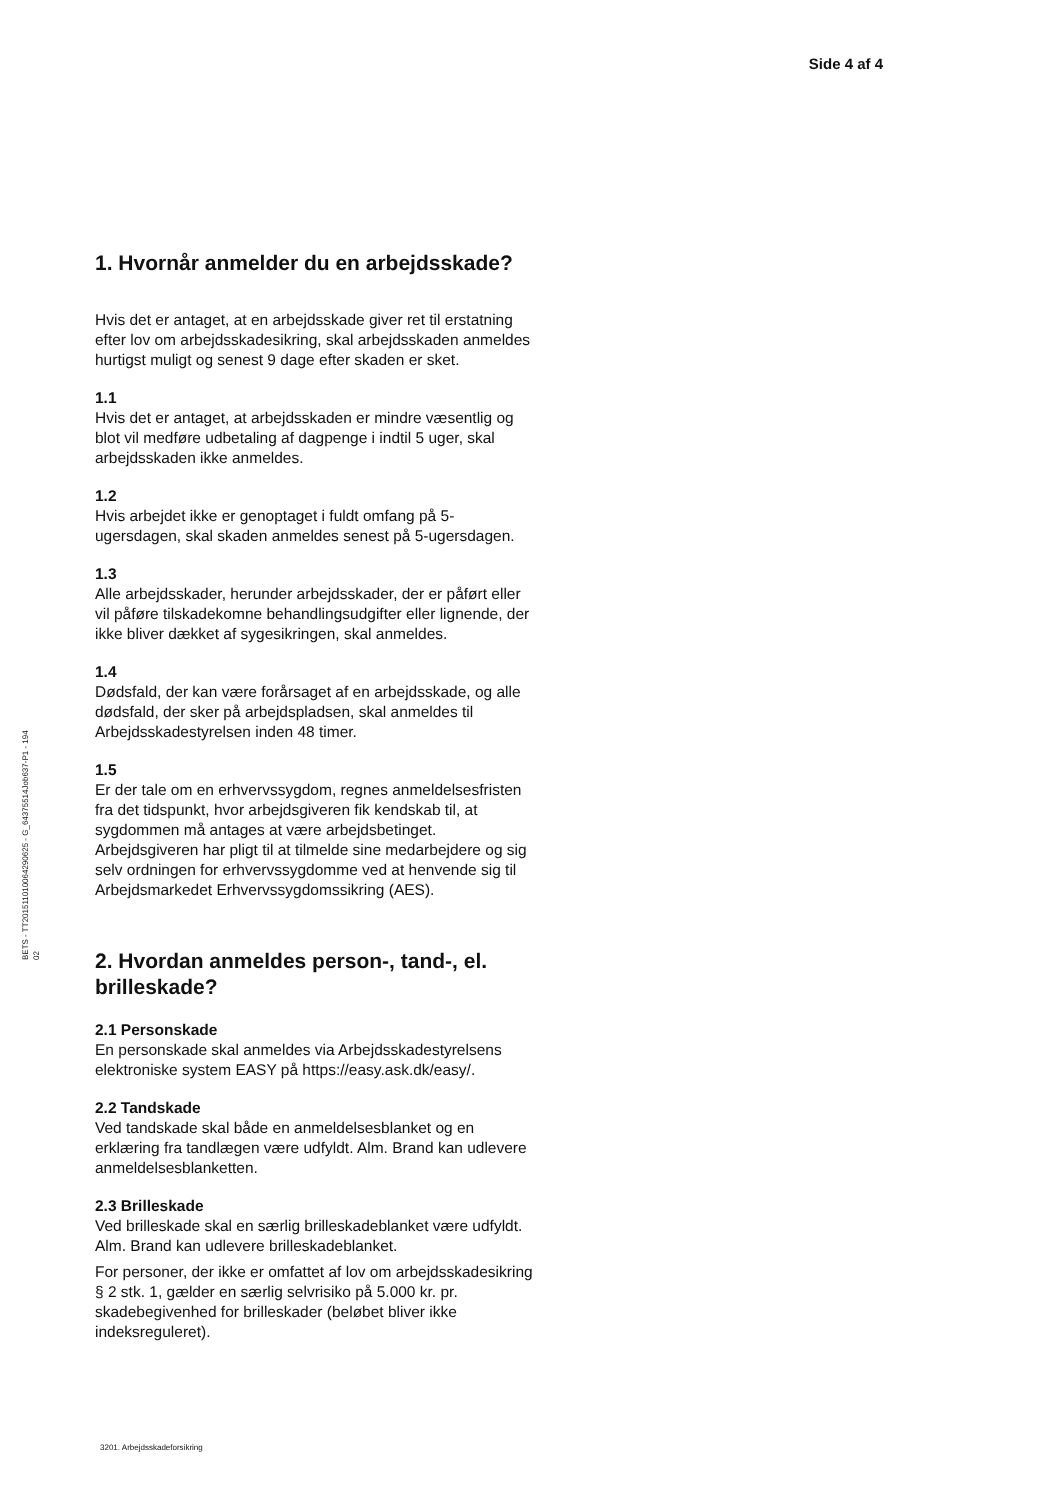Side 4 af 4
1. Hvornår anmelder du en arbejdsskade?
Hvis det er antaget, at en arbejdsskade giver ret til erstatning efter lov om arbejdsskadesikring, skal arbejdsskaden anmeldes hurtigst muligt og senest 9 dage efter skaden er sket.
1.1
Hvis det er antaget, at arbejdsskaden er mindre væsentlig og blot vil medføre udbetaling af dagpenge i indtil 5 uger, skal arbejdsskaden ikke anmeldes.
1.2
Hvis arbejdet ikke er genoptaget i fuldt omfang på 5-ugersdagen, skal skaden anmeldes senest på 5-ugersdagen.
1.3
Alle arbejdsskader, herunder arbejdsskader, der er påført eller vil påføre tilskadekomne behandlingsudgifter eller lignende, der ikke bliver dækket af sygesikringen, skal anmeldes.
1.4
Dødsfald, der kan være forårsaget af en arbejdsskade, og alle dødsfald, der sker på arbejdspladsen, skal anmeldes til Arbejdsskadestyrelsen inden 48 timer.
1.5
Er der tale om en erhvervssygdom, regnes anmeldelsesfristen fra det tidspunkt, hvor arbejdsgiveren fik kendskab til, at sygdommen må antages at være arbejdsbetinget. Arbejdsgiveren har pligt til at tilmelde sine medarbejdere og sig selv ordningen for erhvervssygdomme ved at henvende sig til Arbejdsmarkedet Erhvervssygdomssikring (AES).
2. Hvordan anmeldes person-, tand-, el. brilleskade?
2.1 Personskade
En personskade skal anmeldes via Arbejdsskadestyrelsens elektroniske system EASY på https://easy.ask.dk/easy/.
2.2 Tandskade
Ved tandskade skal både en anmeldelsesblanket og en erklæring fra tandlægen være udfyldt. Alm. Brand kan udlevere anmeldelsesblanketten.
2.3 Brilleskade
Ved brilleskade skal en særlig brilleskadeblanket være udfyldt. Alm. Brand kan udlevere brilleskadeblanket.
For personer, der ikke er omfattet af lov om arbejdsskadesikring § 2 stk. 1, gælder en særlig selvrisiko på 5.000 kr. pr. skadebegivenhed for brilleskader (beløbet bliver ikke indeksreguleret).
BETS - TT20151101006429062​5 - G_64375514Job637-P1 - 194
02
3201. Arbejdsskadeforsikring